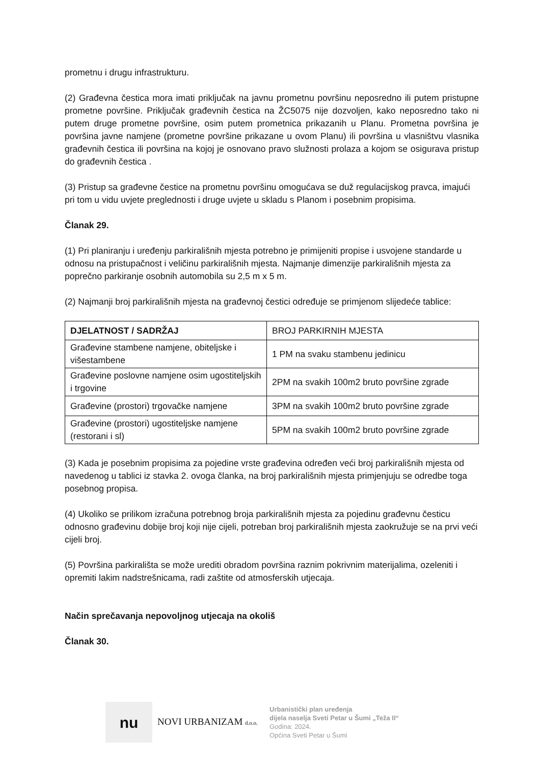prometnu i drugu infrastrukturu.
(2) Građevna čestica mora imati priključak na javnu prometnu površinu neposredno ili putem pristupne prometne površine. Priključak građevnih čestica na ŽC5075 nije dozvoljen, kako neposredno tako ni putem druge prometne površine, osim putem prometnica prikazanih u Planu. Prometna površina je površina javne namjene (prometne površine prikazane u ovom Planu) ili površina u vlasništvu vlasnika građevnih čestica ili površina na kojoj je osnovano pravo služnosti prolaza a kojom se osigurava pristup do građevnih čestica .
(3) Pristup sa građevne čestice na prometnu površinu omogućava se duž regulacijskog pravca, imajući pri tom u vidu uvjete preglednosti i druge uvjete u skladu s Planom i posebnim propisima.
Članak 29.
(1) Pri planiranju i uređenju parkirališnih mjesta potrebno je primijeniti propise i usvojene standarde u odnosu na pristupačnost i veličinu parkirališnih mjesta. Najmanje dimenzije parkirališnih mjesta za poprečno parkiranje osobnih automobila su 2,5 m x 5 m.
(2) Najmanji broj parkirališnih mjesta na građevnoj čestici određuje se primjenom slijedeće tablice:
| DJELATNOST / SADRŽAJ | BROJ PARKIRNIH MJESTA |
| Građevine stambene namjene, obiteljske i višestambene | 1 PM na svaku stambenu jedinicu |
| Građevine poslovne namjene osim ugostiteljskih i trgovine | 2PM na svakih 100m2 bruto površine zgrade |
| Građevine (prostori) trgovačke namjene | 3PM na svakih 100m2 bruto površine zgrade |
| Građevine (prostori) ugostiteljske namjene (restorani i sl) | 5PM na svakih 100m2 bruto površine zgrade |
(3) Kada je posebnim propisima za pojedine vrste građevina određen veći broj parkirališnih mjesta od navedenog u tablici iz stavka 2. ovoga članka, na broj parkirališnih mjesta primjenjuju se odredbe toga posebnog propisa.
(4) Ukoliko se prilikom izračuna potrebnog broja parkirališnih mjesta za pojedinu građevnu česticu odnosno građevinu dobije broj koji nije cijeli, potreban broj parkirališnih mjesta zaokružuje se na prvi veći cijeli broj.
(5) Površina parkirališta se može urediti obradom površina raznim pokrivnim materijalima, ozeleniti i opremiti lakim nadstrešnicama, radi zaštite od atmosferskih utjecaja.
Način sprečavanja nepovoljnog utjecaja na okoliš
Članak 30.
nu
NOVI URBANIZAM d.o.o.
Urbanistički plan uređenja
dijela naselja Sveti Petar u Šumi „Teža II“
Godina: 2024.
Općina Sveti Petar u Šumi